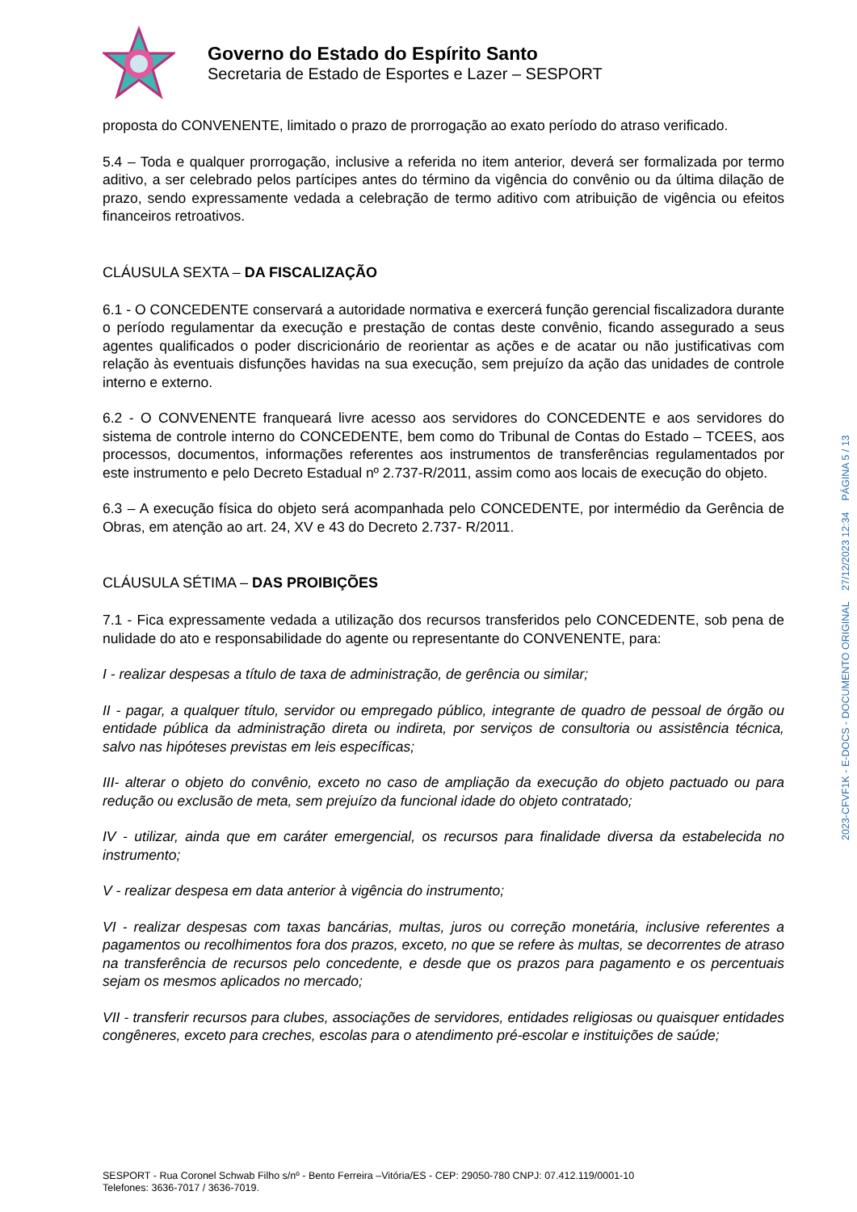Governo do Estado do Espírito Santo
Secretaria de Estado de Esportes e Lazer – SESPORT
proposta do CONVENENTE, limitado o prazo de prorrogação ao exato período do atraso verificado.
5.4 – Toda e qualquer prorrogação, inclusive a referida no item anterior, deverá ser formalizada por termo aditivo, a ser celebrado pelos partícipes antes do término da vigência do convênio ou da última dilação de prazo, sendo expressamente vedada a celebração de termo aditivo com atribuição de vigência ou efeitos financeiros retroativos.
CLÁUSULA SEXTA – DA FISCALIZAÇÃO
6.1 - O CONCEDENTE conservará a autoridade normativa e exercerá função gerencial fiscalizadora durante o período regulamentar da execução e prestação de contas deste convênio, ficando assegurado a seus agentes qualificados o poder discricionário de reorientar as ações e de acatar ou não justificativas com relação às eventuais disfunções havidas na sua execução, sem prejuízo da ação das unidades de controle interno e externo.
6.2 - O CONVENENTE franqueará livre acesso aos servidores do CONCEDENTE e aos servidores do sistema de controle interno do CONCEDENTE, bem como do Tribunal de Contas do Estado – TCEES, aos processos, documentos, informações referentes aos instrumentos de transferências regulamentados por este instrumento e pelo Decreto Estadual nº 2.737-R/2011, assim como aos locais de execução do objeto.
6.3 – A execução física do objeto será acompanhada pelo CONCEDENTE, por intermédio da Gerência de Obras, em atenção ao art. 24, XV e 43 do Decreto 2.737- R/2011.
CLÁUSULA SÉTIMA – DAS PROIBIÇÕES
7.1 - Fica expressamente vedada a utilização dos recursos transferidos pelo CONCEDENTE, sob pena de nulidade do ato e responsabilidade do agente ou representante do CONVENENTE, para:
I - realizar despesas a título de taxa de administração, de gerência ou similar;
II - pagar, a qualquer título, servidor ou empregado público, integrante de quadro de pessoal de órgão ou entidade pública da administração direta ou indireta, por serviços de consultoria ou assistência técnica, salvo nas hipóteses previstas em leis específicas;
III- alterar o objeto do convênio, exceto no caso de ampliação da execução do objeto pactuado ou para redução ou exclusão de meta, sem prejuízo da funcional idade do objeto contratado;
IV - utilizar, ainda que em caráter emergencial, os recursos para finalidade diversa da estabelecida no instrumento;
V - realizar despesa em data anterior à vigência do instrumento;
VI - realizar despesas com taxas bancárias, multas, juros ou correção monetária, inclusive referentes a pagamentos ou recolhimentos fora dos prazos, exceto, no que se refere às multas, se decorrentes de atraso na transferência de recursos pelo concedente, e desde que os prazos para pagamento e os percentuais sejam os mesmos aplicados no mercado;
VII - transferir recursos para clubes, associações de servidores, entidades religiosas ou quaisquer entidades congêneres, exceto para creches, escolas para o atendimento pré-escolar e instituições de saúde;
SESPORT - Rua Coronel Schwab Filho s/nº - Bento Ferreira –Vitória/ES - CEP: 29050-780 CNPJ: 07.412.119/0001-10
Telefones: 3636-7017 / 3636-7019.
2023-CFVF1K - E-DOCS - DOCUMENTO ORIGINAL 27/12/2023 12:34 PÁGINA 5 / 13